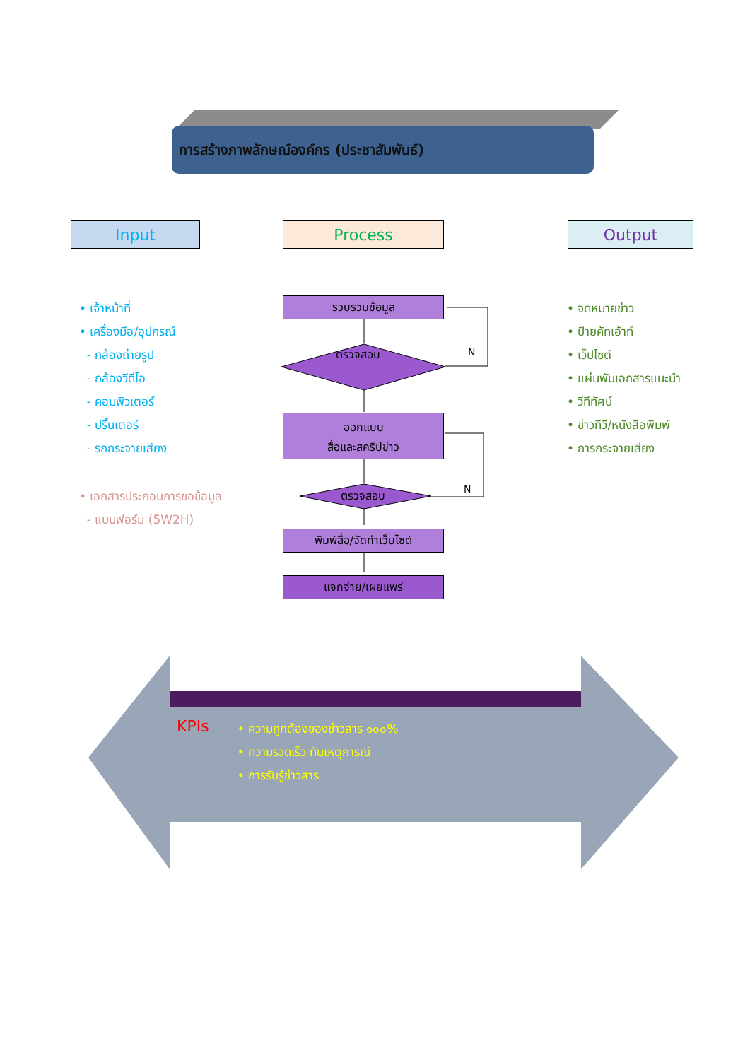การสร้างภาพลักษณ์องค์กร (ประชาสัมพันธ์)
Input Process Output
• เจ้าหน้าที่
• เครื่องมือ/อุปกรณ์
- กล้องถ่ายรูป
- กล้องวีดีโอ
- คอมพิวเตอร์
- ปริ้นเตอร์
- รถกระจายเสียง
• เอกสารประกอบการขอข้อมูล
- แบบฟอร์ม (5W2H)
• จดหมายข่าว
• ป้ายคัทเอ้าท์
• เว็ปไซต์
• แผ่นพับเอกสารแนะนำ
• วีทีทัศน์
• ข่าวทีวี/หนังสือพิมพ์
• การกระจายเสียง
รวบรวมข้อมูล
ตรวจสอบ N
ออกแบบ
สื่อและสคริปข่าว
ตรวจสอบ N
พิมพ์สื่อ/จัดทำเว็บไซต์
แจกจ่าย/เผยแพร่
KPIs
• ความถูกต้องของข่าวสาร ๑๐๐%
• ความรวดเร็ว ทันเหตุการณ์
• การรับรู้ข่าวสาร